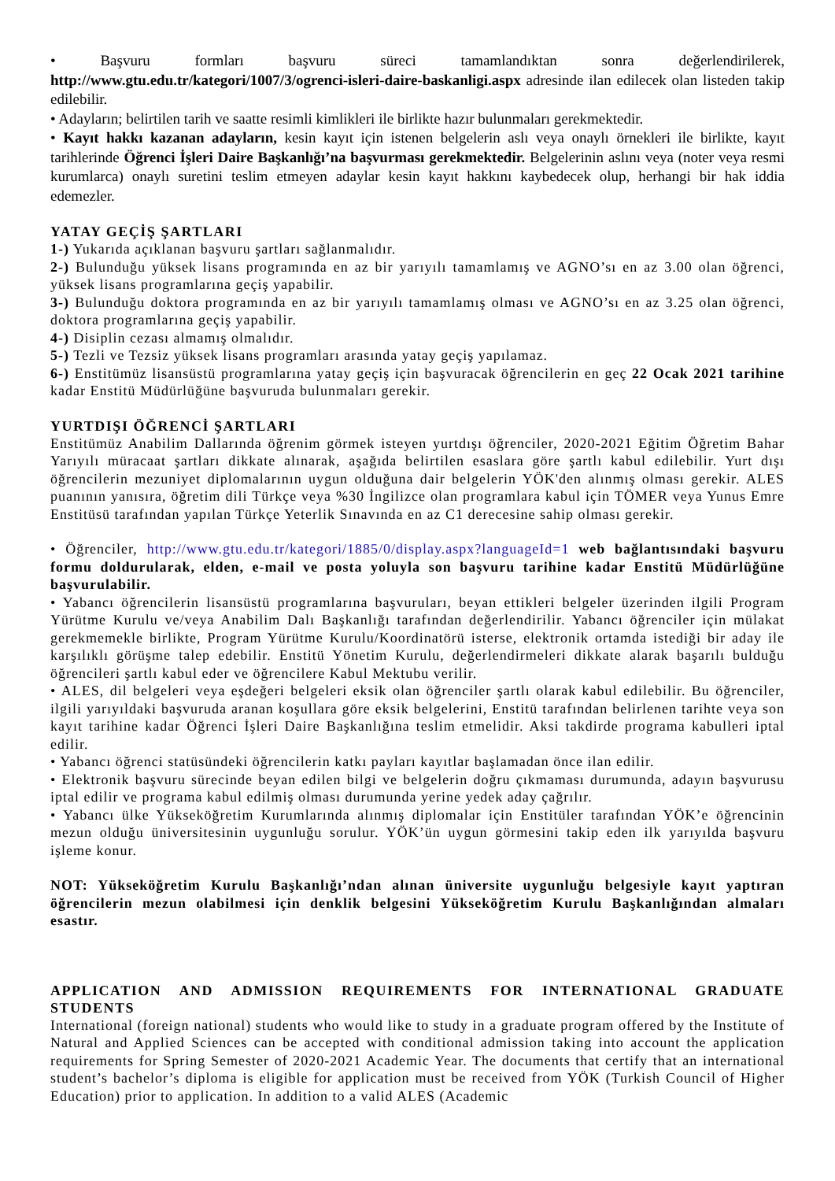• Başvuru formları başvuru süreci tamamlandıktan sonra değerlendirilerek, http://www.gtu.edu.tr/kategori/1007/3/ogrenci-isleri-daire-baskanligi.aspx adresinde ilan edilecek olan listeden takip edilebilir.
• Adayların; belirtilen tarih ve saatte resimli kimlikleri ile birlikte hazır bulunmaları gerekmektedir.
• Kayıt hakkı kazanan adayların, kesin kayıt için istenen belgelerin aslı veya onaylı örnekleri ile birlikte, kayıt tarihlerinde Öğrenci İşleri Daire Başkanlığı’na başvurması gerekmektedir. Belgelerinin aslını veya (noter veya resmi kurumlarca) onaylı suretini teslim etmeyen adaylar kesin kayıt hakkını kaybedecek olup, herhangi bir hak iddia edemezler.
YATAY GEÇİŞ ŞARTLARI
1-) Yukarıda açıklanan başvuru şartları sağlanmalıdır.
2-) Bulunduğu yüksek lisans programında en az bir yarıyılı tamamlamış ve AGNO’sı en az 3.00 olan öğrenci, yüksek lisans programlarına geçiş yapabilir.
3-) Bulunduğu doktora programında en az bir yarıyılı tamamlamış olması ve AGNO’sı en az 3.25 olan öğrenci, doktora programlarına geçiş yapabilir.
4-) Disiplin cezası almamış olmalıdır.
5-) Tezli ve Tezsiz yüksek lisans programları arasında yatay geçiş yapılamaz.
6-) Enstitümüz lisansüstü programlarına yatay geçiş için başvuracak öğrencilerin en geç 22 Ocak 2021 tarihine kadar Enstitü Müdürlüğüne başvuruda bulunmaları gerekir.
YURTDIŞI ÖĞRENCİ ŞARTLARI
Enstitümüz Anabilim Dallarında öğrenim görmek isteyen yurtdışı öğrenciler, 2020-2021 Eğitim Öğretim Bahar Yarıyılı müracaat şartları dikkate alınarak, aşağıda belirtilen esaslara göre şartlı kabul edilebilir. Yurt dışı öğrencilerin mezuniyet diplomalarının uygun olduğuna dair belgelerin YÖK'den alınmış olması gerekir. ALES puanının yanısıra, öğretim dili Türkçe veya %30 İngilizce olan programlara kabul için TÖMER veya Yunus Emre Enstitüsü tarafından yapılan Türkçe Yeterlik Sınavında en az C1 derecesine sahip olması gerekir.
• Öğrenciler, http://www.gtu.edu.tr/kategori/1885/0/display.aspx?languageId=1 web bağlantısındaki başvuru formu doldurularak, elden, e-mail ve posta yoluyla son başvuru tarihine kadar Enstitü Müdürlüğüne başvurulabilir.
• Yabancı öğrencilerin lisansüstü programlarına başvuruları, beyan ettikleri belgeler üzerinden ilgili Program Yürütme Kurulu ve/veya Anabilim Dalı Başkanlığı tarafından değerlendirilir. Yabancı öğrenciler için mülakat gerekmemekle birlikte, Program Yürütme Kurulu/Koordinatörü isterse, elektronik ortamda istediği bir aday ile karşılıklı görüşme talep edebilir. Enstitü Yönetim Kurulu, değerlendirmeleri dikkate alarak başarılı bulduğu öğrencileri şartlı kabul eder ve öğrencilere Kabul Mektubu verilir.
• ALES, dil belgeleri veya eşdeğeri belgeleri eksik olan öğrenciler şartlı olarak kabul edilebilir. Bu öğrenciler, ilgili yarıyıldaki başvuruda aranan koşullara göre eksik belgelerini, Enstitü tarafından belirlenen tarihte veya son kayıt tarihine kadar Öğrenci İşleri Daire Başkanlığına teslim etmelidir. Aksi takdirde programa kabulleri iptal edilir.
• Yabancı öğrenci statüsündeki öğrencilerin katkı payları kayıtlar başlamadan önce ilan edilir.
• Elektronik başvuru sürecinde beyan edilen bilgi ve belgelerin doğru çıkmaması durumunda, adayın başvurusu iptal edilir ve programa kabul edilmiş olması durumunda yerine yedek aday çağrılır.
• Yabancı ülke Yükseköğretim Kurumlarında alınmış diplomalar için Enstitüler tarafından YÖK’e öğrencinin mezun olduğu üniversitesinin uygunluğu sorulur. YÖK’ün uygun görmesini takip eden ilk yarıyılda başvuru işleme konur.
NOT: Yükseköğretim Kurulu Başkanlığı’ndan alınan üniversite uygunluğu belgesiyle kayıt yaptıran öğrencilerin mezun olabilmesi için denklik belgesini Yükseköğretim Kurulu Başkanlığından almaları esastır.
APPLICATION AND ADMISSION REQUIREMENTS FOR INTERNATIONAL GRADUATE STUDENTS
International (foreign national) students who would like to study in a graduate program offered by the Institute of Natural and Applied Sciences can be accepted with conditional admission taking into account the application requirements for Spring Semester of 2020-2021 Academic Year. The documents that certify that an international student’s bachelor’s diploma is eligible for application must be received from YÖK (Turkish Council of Higher Education) prior to application. In addition to a valid ALES (Academic